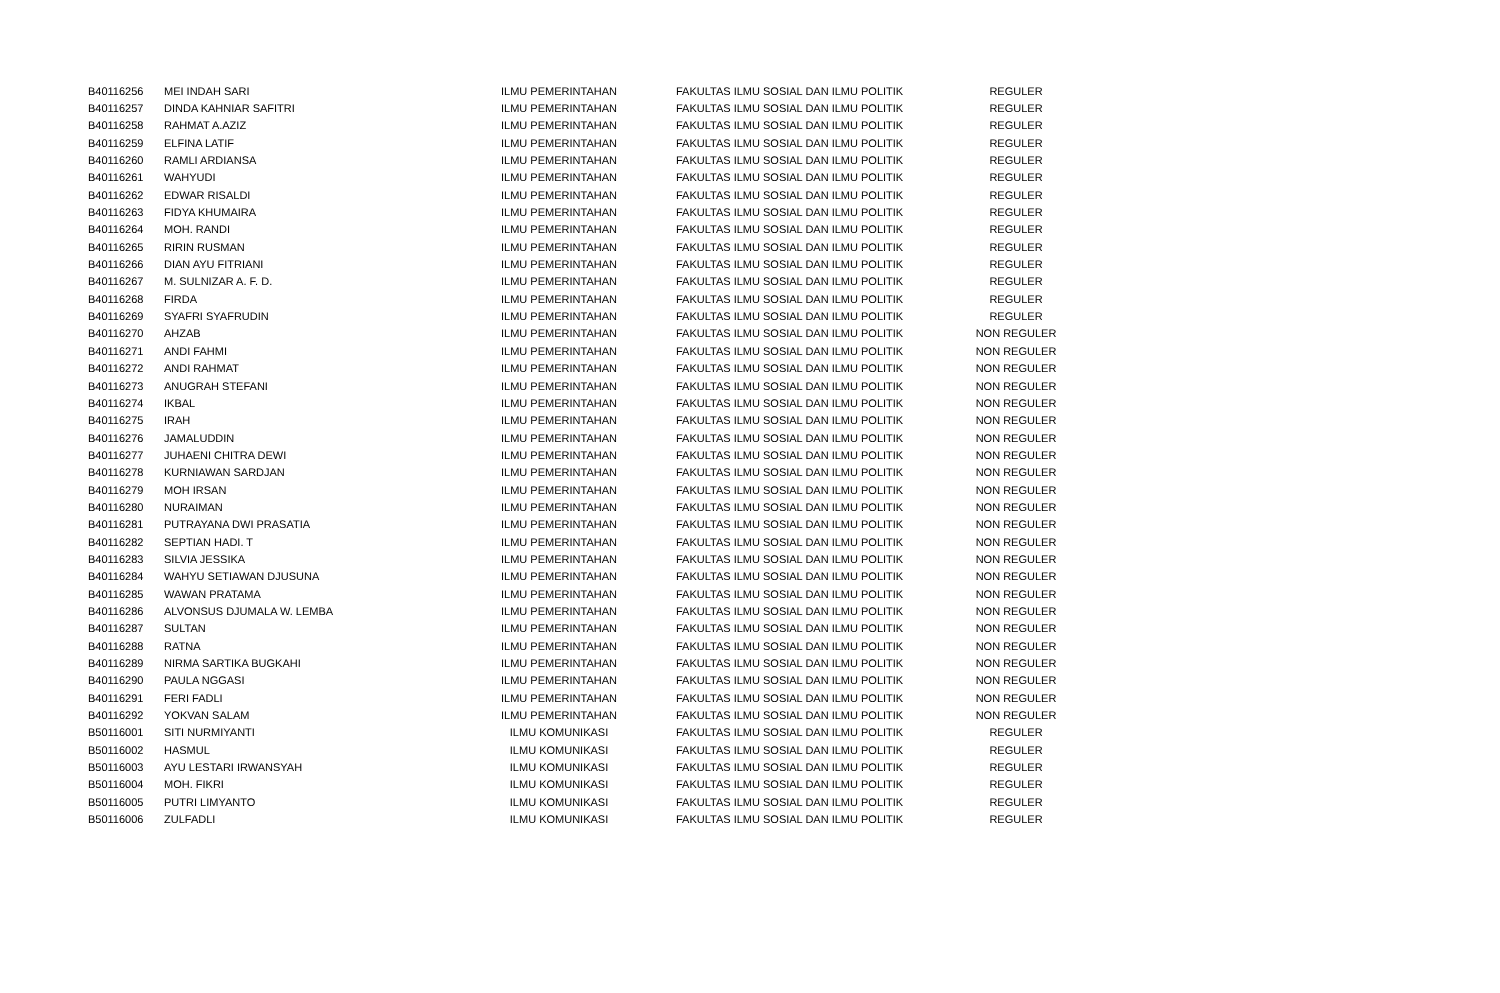| B40116256 | MEI INDAH SARI | ILMU PEMERINTAHAN | FAKULTAS ILMU SOSIAL DAN ILMU POLITIK | REGULER |
| B40116257 | DINDA KAHNIAR SAFITRI | ILMU PEMERINTAHAN | FAKULTAS ILMU SOSIAL DAN ILMU POLITIK | REGULER |
| B40116258 | RAHMAT A.AZIZ | ILMU PEMERINTAHAN | FAKULTAS ILMU SOSIAL DAN ILMU POLITIK | REGULER |
| B40116259 | ELFINA LATIF | ILMU PEMERINTAHAN | FAKULTAS ILMU SOSIAL DAN ILMU POLITIK | REGULER |
| B40116260 | RAMLI ARDIANSA | ILMU PEMERINTAHAN | FAKULTAS ILMU SOSIAL DAN ILMU POLITIK | REGULER |
| B40116261 | WAHYUDI | ILMU PEMERINTAHAN | FAKULTAS ILMU SOSIAL DAN ILMU POLITIK | REGULER |
| B40116262 | EDWAR RISALDI | ILMU PEMERINTAHAN | FAKULTAS ILMU SOSIAL DAN ILMU POLITIK | REGULER |
| B40116263 | FIDYA KHUMAIRA | ILMU PEMERINTAHAN | FAKULTAS ILMU SOSIAL DAN ILMU POLITIK | REGULER |
| B40116264 | MOH. RANDI | ILMU PEMERINTAHAN | FAKULTAS ILMU SOSIAL DAN ILMU POLITIK | REGULER |
| B40116265 | RIRIN RUSMAN | ILMU PEMERINTAHAN | FAKULTAS ILMU SOSIAL DAN ILMU POLITIK | REGULER |
| B40116266 | DIAN AYU FITRIANI | ILMU PEMERINTAHAN | FAKULTAS ILMU SOSIAL DAN ILMU POLITIK | REGULER |
| B40116267 | M. SULNIZAR A. F. D. | ILMU PEMERINTAHAN | FAKULTAS ILMU SOSIAL DAN ILMU POLITIK | REGULER |
| B40116268 | FIRDA | ILMU PEMERINTAHAN | FAKULTAS ILMU SOSIAL DAN ILMU POLITIK | REGULER |
| B40116269 | SYAFRI SYAFRUDIN | ILMU PEMERINTAHAN | FAKULTAS ILMU SOSIAL DAN ILMU POLITIK | REGULER |
| B40116270 | AHZAB | ILMU PEMERINTAHAN | FAKULTAS ILMU SOSIAL DAN ILMU POLITIK | NON REGULER |
| B40116271 | ANDI FAHMI | ILMU PEMERINTAHAN | FAKULTAS ILMU SOSIAL DAN ILMU POLITIK | NON REGULER |
| B40116272 | ANDI RAHMAT | ILMU PEMERINTAHAN | FAKULTAS ILMU SOSIAL DAN ILMU POLITIK | NON REGULER |
| B40116273 | ANUGRAH STEFANI | ILMU PEMERINTAHAN | FAKULTAS ILMU SOSIAL DAN ILMU POLITIK | NON REGULER |
| B40116274 | IKBAL | ILMU PEMERINTAHAN | FAKULTAS ILMU SOSIAL DAN ILMU POLITIK | NON REGULER |
| B40116275 | IRAH | ILMU PEMERINTAHAN | FAKULTAS ILMU SOSIAL DAN ILMU POLITIK | NON REGULER |
| B40116276 | JAMALUDDIN | ILMU PEMERINTAHAN | FAKULTAS ILMU SOSIAL DAN ILMU POLITIK | NON REGULER |
| B40116277 | JUHAENI CHITRA DEWI | ILMU PEMERINTAHAN | FAKULTAS ILMU SOSIAL DAN ILMU POLITIK | NON REGULER |
| B40116278 | KURNIAWAN SARDJAN | ILMU PEMERINTAHAN | FAKULTAS ILMU SOSIAL DAN ILMU POLITIK | NON REGULER |
| B40116279 | MOH IRSAN | ILMU PEMERINTAHAN | FAKULTAS ILMU SOSIAL DAN ILMU POLITIK | NON REGULER |
| B40116280 | NURAIMAN | ILMU PEMERINTAHAN | FAKULTAS ILMU SOSIAL DAN ILMU POLITIK | NON REGULER |
| B40116281 | PUTRAYANA DWI PRASATIA | ILMU PEMERINTAHAN | FAKULTAS ILMU SOSIAL DAN ILMU POLITIK | NON REGULER |
| B40116282 | SEPTIAN HADI. T | ILMU PEMERINTAHAN | FAKULTAS ILMU SOSIAL DAN ILMU POLITIK | NON REGULER |
| B40116283 | SILVIA JESSIKA | ILMU PEMERINTAHAN | FAKULTAS ILMU SOSIAL DAN ILMU POLITIK | NON REGULER |
| B40116284 | WAHYU SETIAWAN DJUSUNA | ILMU PEMERINTAHAN | FAKULTAS ILMU SOSIAL DAN ILMU POLITIK | NON REGULER |
| B40116285 | WAWAN PRATAMA | ILMU PEMERINTAHAN | FAKULTAS ILMU SOSIAL DAN ILMU POLITIK | NON REGULER |
| B40116286 | ALVONSUS DJUMALA W. LEMBA | ILMU PEMERINTAHAN | FAKULTAS ILMU SOSIAL DAN ILMU POLITIK | NON REGULER |
| B40116287 | SULTAN | ILMU PEMERINTAHAN | FAKULTAS ILMU SOSIAL DAN ILMU POLITIK | NON REGULER |
| B40116288 | RATNA | ILMU PEMERINTAHAN | FAKULTAS ILMU SOSIAL DAN ILMU POLITIK | NON REGULER |
| B40116289 | NIRMA SARTIKA BUGKAHI | ILMU PEMERINTAHAN | FAKULTAS ILMU SOSIAL DAN ILMU POLITIK | NON REGULER |
| B40116290 | PAULA NGGASI | ILMU PEMERINTAHAN | FAKULTAS ILMU SOSIAL DAN ILMU POLITIK | NON REGULER |
| B40116291 | FERI FADLI | ILMU PEMERINTAHAN | FAKULTAS ILMU SOSIAL DAN ILMU POLITIK | NON REGULER |
| B40116292 | YOKVAN SALAM | ILMU PEMERINTAHAN | FAKULTAS ILMU SOSIAL DAN ILMU POLITIK | NON REGULER |
| B50116001 | SITI NURMIYANTI | ILMU KOMUNIKASI | FAKULTAS ILMU SOSIAL DAN ILMU POLITIK | REGULER |
| B50116002 | HASMUL | ILMU KOMUNIKASI | FAKULTAS ILMU SOSIAL DAN ILMU POLITIK | REGULER |
| B50116003 | AYU LESTARI IRWANSYAH | ILMU KOMUNIKASI | FAKULTAS ILMU SOSIAL DAN ILMU POLITIK | REGULER |
| B50116004 | MOH. FIKRI | ILMU KOMUNIKASI | FAKULTAS ILMU SOSIAL DAN ILMU POLITIK | REGULER |
| B50116005 | PUTRI LIMYANTO | ILMU KOMUNIKASI | FAKULTAS ILMU SOSIAL DAN ILMU POLITIK | REGULER |
| B50116006 | ZULFADLI | ILMU KOMUNIKASI | FAKULTAS ILMU SOSIAL DAN ILMU POLITIK | REGULER |